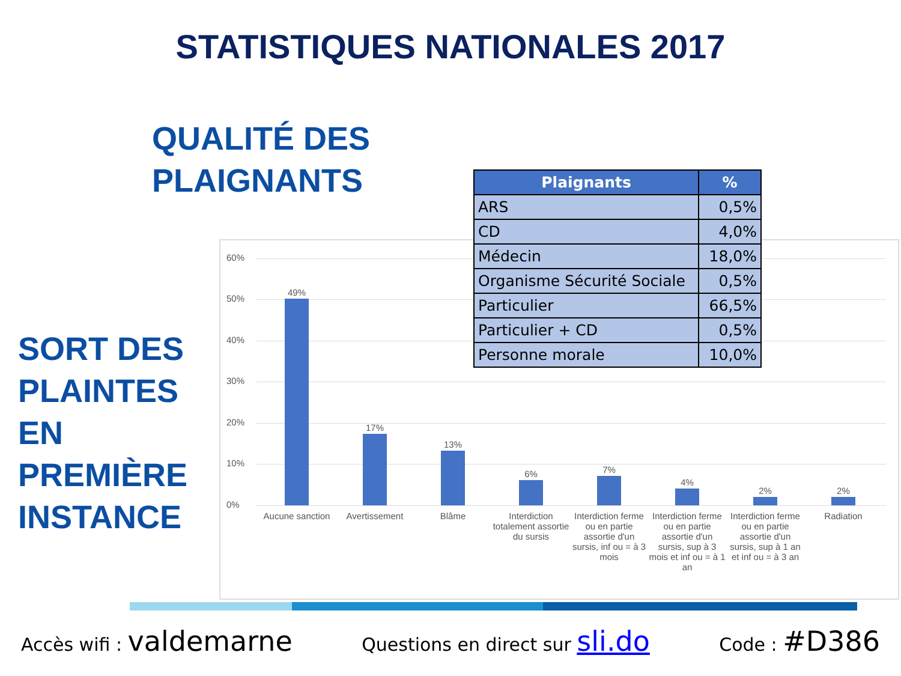STATISTIQUES NATIONALES 2017
QUALITÉ DES
PLAIGNANTS
SORT DES
PLAINTES
EN
PREMIÈRE
INSTANCE
60%
50%
40%
30%
20%
10%
0%
49%
17%
13%
6% 7%
4%
2% 2%
Aucune sanction
Avertissement Blâme
Interdiction totalement assortie du sursis
Interdiction ferme ou en partie assortie d'un sursis, inf ou = à 3 mois
Interdiction ferme ou en partie assortie d'un sursis, sup à 3 mois et inf ou = à 1 an
Interdiction ferme ou en partie assortie d'un sursis, sup à 1 an et inf ou = à 3 an
Radiation
| Plaignants | % |
| --- | --- |
| ARS | 0,5% |
| CD | 4,0% |
| Médecin | 18,0% |
| Organisme Sécurité Sociale | 0,5% |
| Particulier | 66,5% |
| Particulier + CD | 0,5% |
| Personne morale | 10,0% |
Accès wifi : valdemarne Questions en direct sur sli.do Code : #D386